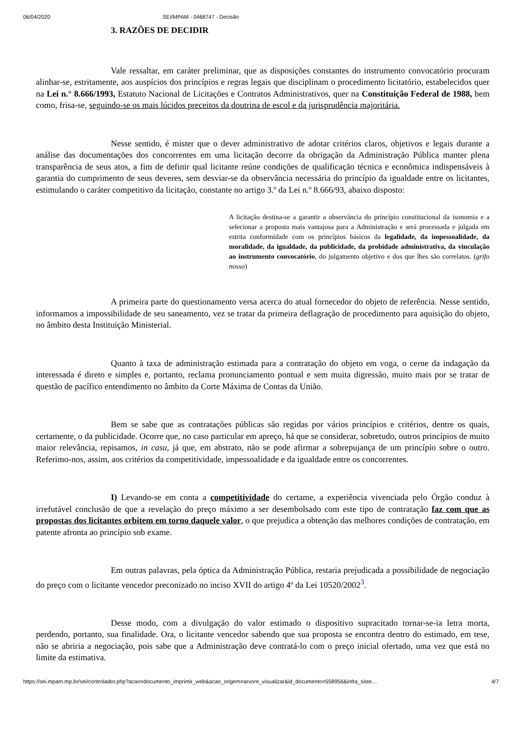06/04/2020 SEI/MPAM - 0468747 - Decisão
3. RAZÕES DE DECIDIR
Vale ressaltar, em caráter preliminar, que as disposições constantes do instrumento convocatório procuram alinhar-se, estritamente, aos auspícios dos princípios e regras legais que disciplinam o procedimento licitatório, estabelecidos quer na Lei n.° 8.666/1993, Estatuto Nacional de Licitações e Contratos Administrativos, quer na Constituição Federal de 1988, bem como, frisa-se, seguindo-se os mais lúcidos preceitos da doutrina de escol e da jurisprudência majoritária.
Nesse sentido, é mister que o dever administrativo de adotar critérios claros, objetivos e legais durante a análise das documentações dos concorrentes em uma licitação decorre da obrigação da Administração Pública manter plena transparência de seus atos, a fim de definir qual licitante reúne condições de qualificação técnica e econômica indispensáveis à garantia do cumprimento de seus deveres, sem desviar-se da observância necessária do princípio da igualdade entre os licitantes, estimulando o caráter competitivo da licitação, constante no artigo 3.º da Lei n.º 8.666/93, abaixo disposto:
A licitação destina-se a garantir a observância do princípio constitucional da isonomia e a selecionar a proposta mais vantajosa para a Administração e será processada e julgada em estrita conformidade com os princípios básicos da legalidade, da impessoalidade, da moralidade, da igualdade, da publicidade, da probidade administrativa, da vinculação ao instrumento convocatório, do julgamento objetivo e dos que lhes são correlatos. (grifo nosso)
A primeira parte do questionamento versa acerca do atual fornecedor do objeto de referência. Nesse sentido, informamos a impossibilidade de seu saneamento, vez se tratar da primeira deflagração de procedimento para aquisição do objeto, no âmbito desta Instituição Ministerial.
Quanto à taxa de administração estimada para a contratação do objeto em voga, o cerne da indagação da interessada é direto e simples e, portanto, reclama pronunciamento pontual e sem muita digressão, muito mais por se tratar de questão de pacífico entendimento no âmbito da Corte Máxima de Contas da União.
Bem se sabe que as contratações públicas são regidas por vários princípios e critérios, dentre os quais, certamente, o da publicidade. Ocorre que, no caso particular em apreço, há que se considerar, sobretudo, outros princípios de muito maior relevância, repisamos, in casu, já que, em abstrato, não se pode afirmar a sobrepujança de um princípio sobre o outro. Referimo-nos, assim, aos critérios da competitividade, impessoalidade e da igualdade entre os concorrentes.
I) Levando-se em conta a competitividade do certame, a experiência vivenciada pelo Órgão conduz à irrefutável conclusão de que a revelação do preço máximo a ser desembolsado com este tipo de contratação faz com que as propostas dos licitantes orbitem em torno daquele valor, o que prejudica a obtenção das melhores condições de contratação, em patente afronta ao princípio sob exame.
Em outras palavras, pela óptica da Administração Pública, restaria prejudicada a possibilidade de negociação do preço com o licitante vencedor preconizado no inciso XVII do artigo 4º da Lei 10520/2002<sup>3</sup>.
Desse modo, com a divulgação do valor estimado o dispositivo supracitado tornar-se-ia letra morta, perdendo, portanto, sua finalidade. Ora, o licitante vencedor sabendo que sua proposta se encontra dentro do estimado, em tese, não se abriria a negociação, pois sabe que a Administração deve contratá-lo com o preço inicial ofertado, uma vez que está no limite da estimativa.
https://sei.mpam.mp.br/sei/controlador.php?acao=documento_imprimir_web&acao_origem=arvore_visualizar&id_documento=558956&infra_siste… 4/7